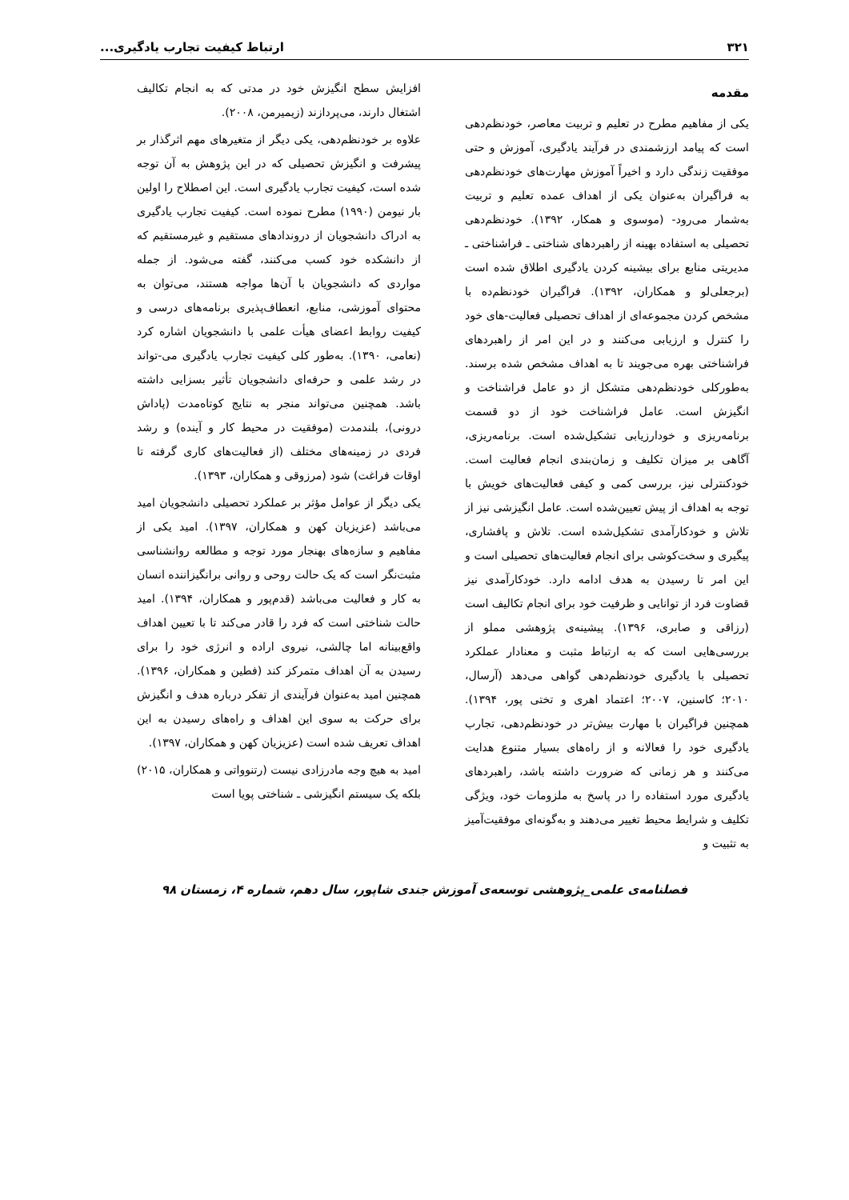۳۲۱ ارتباط کیفیت تجارب یادگیری...
مقدمه
یکی از مفاهیم مطرح در تعلیم و تربیت معاصر، خودنظم‌دهی است که پیامد ارزشمندی در فرآیند یادگیری، آموزش و حتی موفقیت زندگی دارد و اخیراً آموزش مهارت‌های خودنظم‌دهی به فراگیران به‌عنوان یکی از اهداف عمده تعلیم و تربیت به‌شمار می‌رود- (موسوی و همکار، ۱۳۹۲). خودنظم‌دهی تحصیلی به استفاده بهینه از راهبردهای شناختی ـ فراشناختی ـ مدیریتی منابع برای بیشینه کردن یادگیری اطلاق شده است (برجعلی‌لو و همکاران، ۱۳۹۲). فراگیران خودنظم‌ده با مشخص کردن مجموعه‌ای از اهداف تحصیلی فعالیت-های خود را کنترل و ارزیابی می‌کنند و در این امر از راهبردهای فراشناختی بهره می‌جویند تا به اهداف مشخص شده برسند. به‌طورکلی خودنظم‌دهی متشکل از دو عامل فراشناخت و انگیزش است. عامل فراشناخت خود از دو قسمت برنامه‌ریزی و خودارزیابی تشکیل‌شده است. برنامه‌ریزی، آگاهی بر میزان تکلیف و زمان‌بندی انجام فعالیت است. خودکنترلی نیز، بررسی کمی و کیفی فعالیت‌های خویش با توجه به اهداف از پیش تعیین‌شده است. عامل انگیزشی نیز از تلاش و خودکارآمدی تشکیل‌شده است. تلاش و پافشاری، پیگیری و سخت‌کوشی برای انجام فعالیت‌های تحصیلی است و این امر تا رسیدن به هدف ادامه دارد. خودکارآمدی نیز قضاوت فرد از توانایی و ظرفیت خود برای انجام تکالیف است (رزاقی و صابری، ۱۳۹۶). پیشینه‌ی پژوهشی مملو از بررسی‌هایی است که به ارتباط مثبت و معنادار عملکرد تحصیلی با یادگیری خودنظم‌دهی گواهی می‌دهد (آرسال، ۲۰۱۰؛ کاسنین، ۲۰۰۷؛ اعتماد اهری و تختی پور، ۱۳۹۴). همچنین فراگیران با مهارت بیش‌تر در خودنظم‌دهی، تجارب یادگیری خود را فعالانه و از راه‌های بسیار متنوع هدایت می‌کنند و هر زمانی که ضرورت داشته باشد، راهبردهای یادگیری مورد استفاده را در پاسخ به ملزومات خود، ویژگی تکلیف و شرایط محیط تغییر می‌دهند و به‌گونه‌ای موفقیت‌آمیز به تثبیت و
افزایش سطح انگیزش خود در مدتی که به انجام تکالیف اشتغال دارند، می‌پردازند (زیمیرمن، ۲۰۰۸).
علاوه بر خودنظم‌دهی، یکی دیگر از متغیرهای مهم اثرگذار بر پیشرفت و انگیزش تحصیلی که در این پژوهش به آن توجه شده است، کیفیت تجارب یادگیری است. این اصطلاح را اولین بار نیومن (۱۹۹۰) مطرح نموده است. کیفیت تجارب یادگیری به ادراک دانشجویان از درونداد‌های مستقیم و غیرمستقیم که از دانشکده خود کسب می‌کنند، گفته می‌شود. از جمله مواردی که دانشجویان با آن‌ها مواجه هستند، می‌توان به محتوای آموزشی، منابع، انعطاف‌پذیری برنامه‌های درسی و کیفیت روابط اعضای هیأت علمی با دانشجویان اشاره کرد (نعامی، ۱۳۹۰). به‌طور کلی کیفیت تجارب یادگیری می-تواند در رشد علمی و حرفه‌ای دانشجویان تأثیر بسزایی داشته باشد. همچنین می‌تواند منجر به نتایج کوتاه‌مدت (پاداش درونی)، بلندمدت (موفقیت در محیط کار و آینده) و رشد فردی در زمینه‌های مختلف (از فعالیت‌های کاری گرفته تا اوقات فراغت) شود (مرزوقی و همکاران، ۱۳۹۳).
یکی دیگر از عوامل مؤثر بر عملکرد تحصیلی دانشجویان امید می‌باشد (عزیزیان کهن و همکاران، ۱۳۹۷). امید یکی از مفاهیم و سازه‌های بهنجار مورد توجه و مطالعه روانشناسی مثبت‌نگر است که یک حالت روحی و روانی برانگیزاننده انسان به کار و فعالیت می‌باشد (قدم‌پور و همکاران، ۱۳۹۴). امید حالت شناختی است که فرد را قادر می‌کند تا با تعیین اهداف واقع‌بینانه اما چالشی، نیروی اراده و انرژی خود را برای رسیدن به آن اهداف متمرکز کند (فطین و همکاران، ۱۳۹۶). همچنین امید به‌عنوان فرآیندی از تفکر درباره هدف و انگیزش برای حرکت به سوی این اهداف و راه‌های رسیدن به این اهداف تعریف شده است (عزیزیان کهن و همکاران، ۱۳۹۷).
امید به هیچ وجه مادرزادی نیست (رتنوواتی و همکاران، ۲۰۱۵) بلکه یک سیستم انگیزشی ـ شناختی پویا است
فصلنامه‌ی علمی_پژوهشی توسعه‌ی آموزش جندی شاپور، سال دهم، شماره ۴، زمستان ۹۸